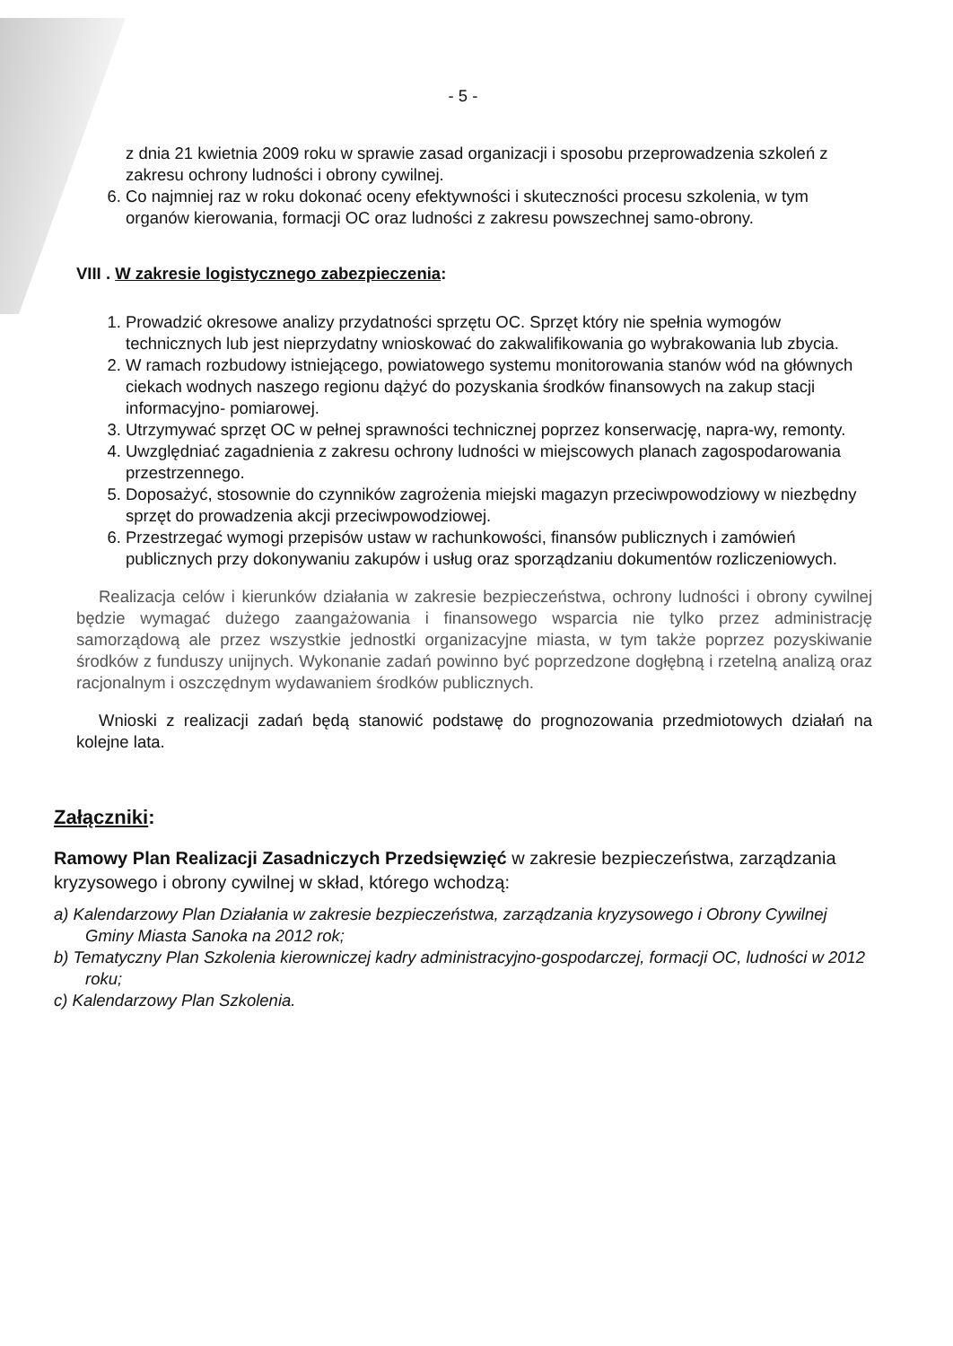- 5 -
z dnia 21 kwietnia 2009 roku w sprawie zasad organizacji i sposobu przeprowadzenia szkoleń z zakresu ochrony ludności i obrony cywilnej.
6. Co najmniej raz w roku dokonać oceny efektywności i skuteczności procesu szkolenia, w tym organów kierowania, formacji OC oraz ludności z zakresu powszechnej samo-obrony.
VIII . W zakresie logistycznego zabezpieczenia:
1. Prowadzić okresowe analizy przydatności sprzętu OC. Sprzęt który nie spełnia wymogów technicznych lub jest nieprzydatny wnioskować do zakwalifikowania go wybrakowania lub zbycia.
2. W ramach rozbudowy istniejącego, powiatowego systemu monitorowania stanów wód na głównych ciekach wodnych naszego regionu dążyć do pozyskania środków finansowych na zakup stacji informacyjno- pomiarowej.
3. Utrzymywać sprzęt OC w pełnej sprawności technicznej poprzez konserwację, napra-wy, remonty.
4. Uwzględniać zagadnienia z zakresu ochrony ludności w miejscowych planach zagospodarowania przestrzennego.
5. Doposażyć, stosownie do czynników zagrożenia miejski magazyn przeciwpowodziowy w niezbędny sprzęt do prowadzenia akcji przeciwpowodziowej.
6. Przestrzegać wymogi przepisów ustaw w rachunkowości, finansów publicznych i zamówień publicznych przy dokonywaniu zakupów i usług oraz sporządzaniu dokumentów rozliczeniowych.
Realizacja celów i kierunków działania w zakresie bezpieczeństwa, ochrony ludności i obrony cywilnej będzie wymagać dużego zaangażowania i finansowego wsparcia nie tylko przez administrację samorządową ale przez wszystkie jednostki organizacyjne miasta, w tym także poprzez pozyskiwanie środków z funduszy unijnych. Wykonanie zadań powinno być poprzedzone dogłębną i rzetelną analizą oraz racjonalnym i oszczędnym wydawaniem środków publicznych.
Wnioski z realizacji zadań będą stanowić podstawę do prognozowania przedmiotowych działań na kolejne lata.
Załączniki:
Ramowy Plan Realizacji Zasadniczych Przedsięwzięć w zakresie bezpieczeństwa, zarządzania kryzysowego i obrony cywilnej w skład, którego wchodzą:
a) Kalendarzowy Plan Działania w zakresie bezpieczeństwa, zarządzania kryzysowego i Obrony Cywilnej Gminy Miasta Sanoka na 2012 rok;
b) Tematyczny Plan Szkolenia kierowniczej kadry administracyjno-gospodarczej, formacji OC, ludności w 2012 roku;
c) Kalendarzowy Plan Szkolenia.